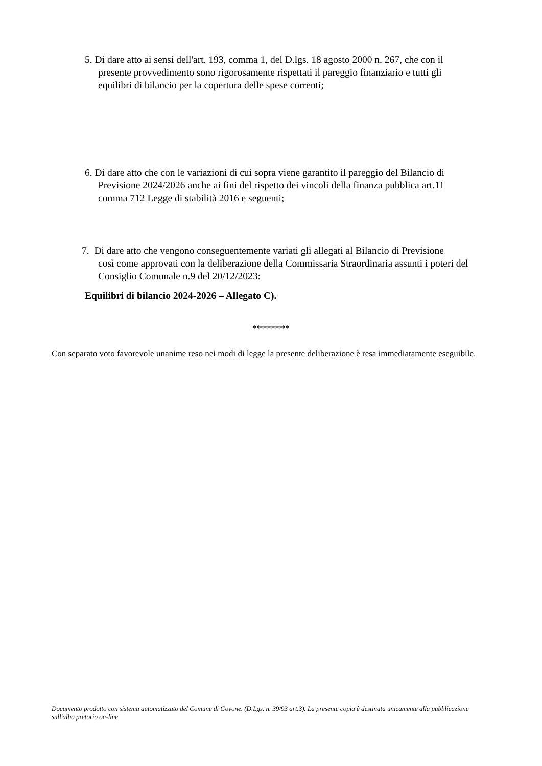5. Di dare atto ai sensi dell'art. 193, comma 1, del D.lgs. 18 agosto 2000 n. 267, che con il
presente provvedimento sono rigorosamente rispettati il pareggio finanziario e tutti gli
equilibri di bilancio per la copertura delle spese correnti;
6. Di dare atto che con le variazioni di cui sopra viene garantito il pareggio del Bilancio di
Previsione 2024/2026 anche ai fini del rispetto dei vincoli della finanza pubblica art.11
comma 712 Legge di stabilità 2016 e seguenti;
7. Di dare atto che vengono conseguentemente variati gli allegati al Bilancio di Previsione
così come approvati con la deliberazione della Commissaria Straordinaria assunti i poteri del
Consiglio Comunale n.9 del 20/12/2023:
Equilibri di bilancio 2024-2026 – Allegato C).
*********
Con separato voto favorevole unanime reso nei modi di legge la presente deliberazione è resa immediatamente eseguibile.
Documento prodotto con sistema automatizzato del Comune di Govone. (D.Lgs. n. 39/93 art.3). La presente copia è destinata unicamente alla pubblicazione sull'albo pretorio on-line